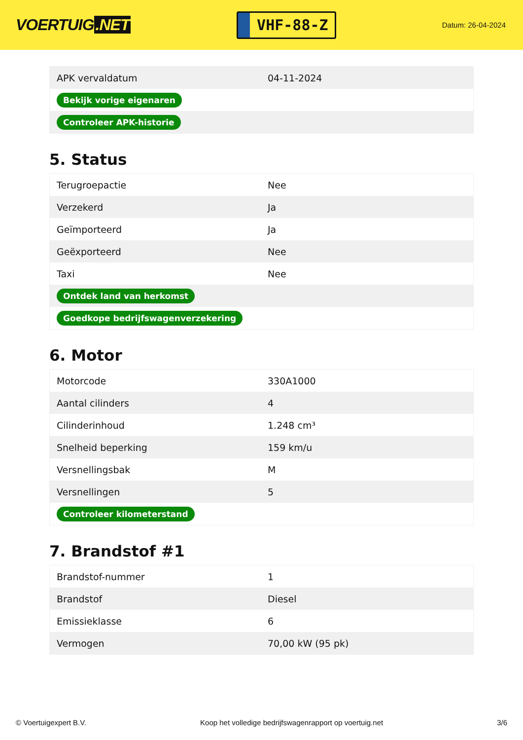VOERTUIG.NET
VHF-88-Z
Datum: 26-04-2024
| APK vervaldatum | 04-11-2024 |
| Bekijk vorige eigenaren | |
| Controleer APK-historie | |
5. Status
| Terugroepactie | Nee |
| Verzekerd | Ja |
| Geïmporteerd | Ja |
| Geëxporteerd | Nee |
| Taxi | Nee |
| Ontdek land van herkomst | |
| Goedkope bedrijfswagenverzekering | |
6. Motor
| Motorcode | 330A1000 |
| Aantal cilinders | 4 |
| Cilinderinhoud | 1.248 cm³ |
| Snelheid beperking | 159 km/u |
| Versnellingsbak | M |
| Versnellingen | 5 |
| Controleer kilometerstand | |
7. Brandstof #1
| Brandstof-nummer | 1 |
| Brandstof | Diesel |
| Emissieklasse | 6 |
| Vermogen | 70,00 kW (95 pk) |
© Voertuigexpert B.V. Koop het volledige bedrijfswagenrapport op voertuig.net 3/6